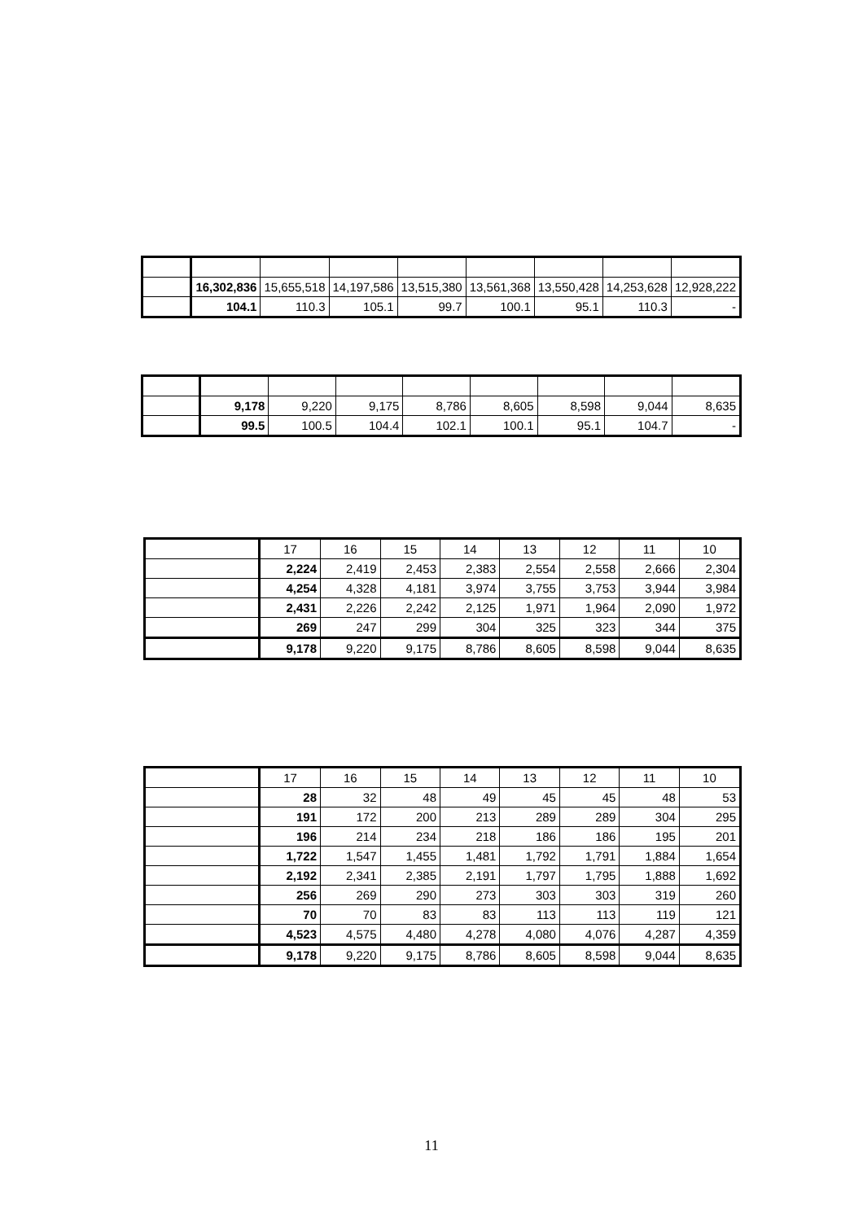| | 16,302,836 | 15,655,518 | 14,197,586 | 13,515,380 | 13,561,368 | 13,550,428 | 14,253,628 | 12,928,222 |
| | 104.1 | 110.3 | 105.1 | 99.7 | 100.1 | 95.1 | 110.3 | - |
| | 9,178 | 9,220 | 9,175 | 8,786 | 8,605 | 8,598 | 9,044 | 8,635 |
| | 99.5 | 100.5 | 104.4 | 102.1 | 100.1 | 95.1 | 104.7 | - |
| | 17 | 16 | 15 | 14 | 13 | 12 | 11 | 10 |
| --- | --- | --- | --- | --- | --- | --- | --- | --- |
| | 2,224 | 2,419 | 2,453 | 2,383 | 2,554 | 2,558 | 2,666 | 2,304 |
| | 4,254 | 4,328 | 4,181 | 3,974 | 3,755 | 3,753 | 3,944 | 3,984 |
| | 2,431 | 2,226 | 2,242 | 2,125 | 1,971 | 1,964 | 2,090 | 1,972 |
| | 269 | 247 | 299 | 304 | 325 | 323 | 344 | 375 |
| | 9,178 | 9,220 | 9,175 | 8,786 | 8,605 | 8,598 | 9,044 | 8,635 |
| | 17 | 16 | 15 | 14 | 13 | 12 | 11 | 10 |
| --- | --- | --- | --- | --- | --- | --- | --- | --- |
| | 28 | 32 | 48 | 49 | 45 | 45 | 48 | 53 |
| | 191 | 172 | 200 | 213 | 289 | 289 | 304 | 295 |
| | 196 | 214 | 234 | 218 | 186 | 186 | 195 | 201 |
| | 1,722 | 1,547 | 1,455 | 1,481 | 1,792 | 1,791 | 1,884 | 1,654 |
| | 2,192 | 2,341 | 2,385 | 2,191 | 1,797 | 1,795 | 1,888 | 1,692 |
| | 256 | 269 | 290 | 273 | 303 | 303 | 319 | 260 |
| | 70 | 70 | 83 | 83 | 113 | 113 | 119 | 121 |
| | 4,523 | 4,575 | 4,480 | 4,278 | 4,080 | 4,076 | 4,287 | 4,359 |
| | 9,178 | 9,220 | 9,175 | 8,786 | 8,605 | 8,598 | 9,044 | 8,635 |
11